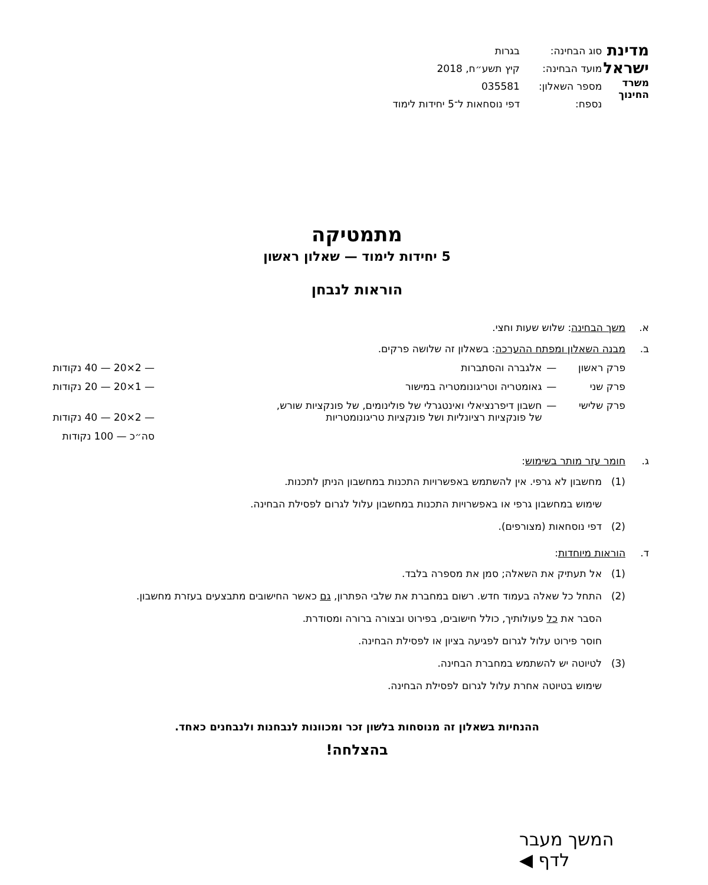מדינת ישראל
משרד החינוך
| סוג הבחינה: | בגרות |
| מועד הבחינה: | קיץ תשע״ח, 2018 |
| מספר השאלון: | 035581 |
| נספח: | דפי נוסחאות ל־5 יחידות לימוד |
מתמטיקה
5 יחידות לימוד — שאלון ראשון
הוראות לנבחן
א. משך הבחינה: שלוש שעות וחצי.
ב. מבנה השאלון ומפתח ההערכה: בשאלון זה שלושה פרקים.
| פרק ראשון | — | אלגברה והסתברות | — 2×20 — 40 נקודות |
| פרק שני | — | גאומטריה וטריגונומטריה במישור | — 1×20 — 20 נקודות |
| פרק שלישי | — | חשבון דיפרנציאלי ואינטגרלי של פולינומים, של פונקציות שורש, של פונקציות רציונליות ושל פונקציות טריגונומטריות | — 2×20 — 40 נקודות |
| | | | סה״כ — 100 נקודות |
ג. חומר עזר מותר בשימוש:
(1) מחשבון לא גרפי. אין להשתמש באפשרויות התכנות במחשבון הניתן לתכנות.
שימוש במחשבון גרפי או באפשרויות התכנות במחשבון עלול לגרום לפסילת הבחינה.
(2) דפי נוסחאות (מצורפים).
ד. הוראות מיוחדות:
(1) אל תעתיק את השאלה; סמן את מספרה בלבד.
(2) התחל כל שאלה בעמוד חדש. רשום במחברת את שלבי הפתרון, גם כאשר החישובים מתבצעים בעזרת מחשבון.
הסבר את כל פעולותיך, כולל חישובים, בפירוט ובצורה ברורה ומסודרת.
חוסר פירוט עלול לגרום לפגיעה בציון או לפסילת הבחינה.
(3) לטיוטה יש להשתמש במחברת הבחינה.
שימוש בטיוטה אחרת עלול לגרום לפסילת הבחינה.
ההנחיות בשאלון זה מנוסחות בלשון זכר ומכוונות לנבחנות ולנבחנים כאחד.
בהצלחה!
המשך מעבר לדף ◀